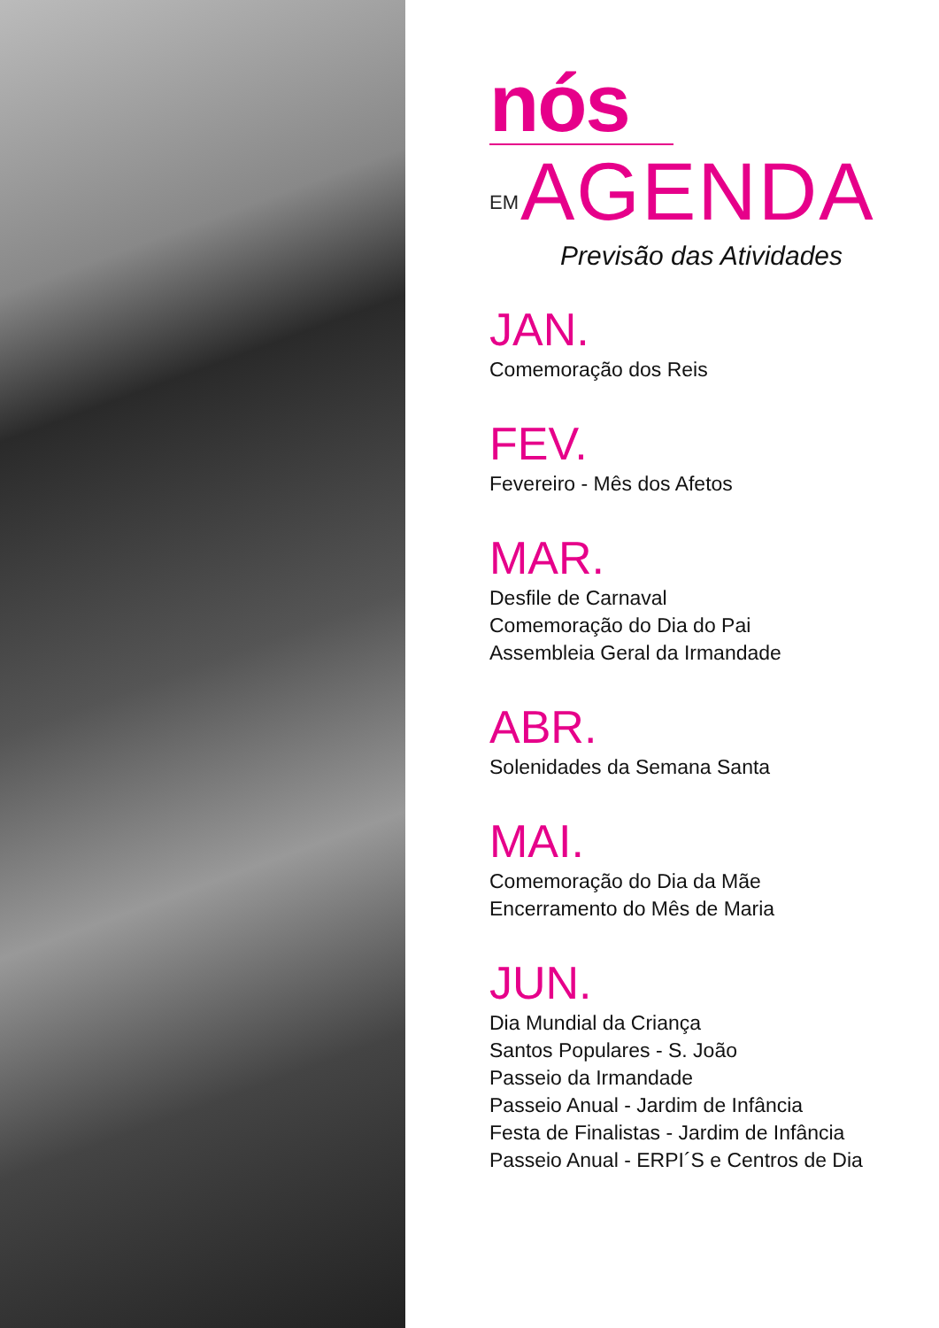nós
EM AGENDA
Previsão das Atividades
JAN.
Comemoração dos Reis
FEV.
Fevereiro - Mês dos Afetos
MAR.
Desfile de Carnaval
Comemoração do Dia do Pai
Assembleia Geral da Irmandade
ABR.
Solenidades da Semana Santa
MAI.
Comemoração do Dia da Mãe
Encerramento do Mês de Maria
JUN.
Dia Mundial da Criança
Santos Populares - S. João
Passeio da Irmandade
Passeio Anual - Jardim de Infância
Festa de Finalistas - Jardim de Infância
Passeio Anual - ERPI´S e Centros de Dia